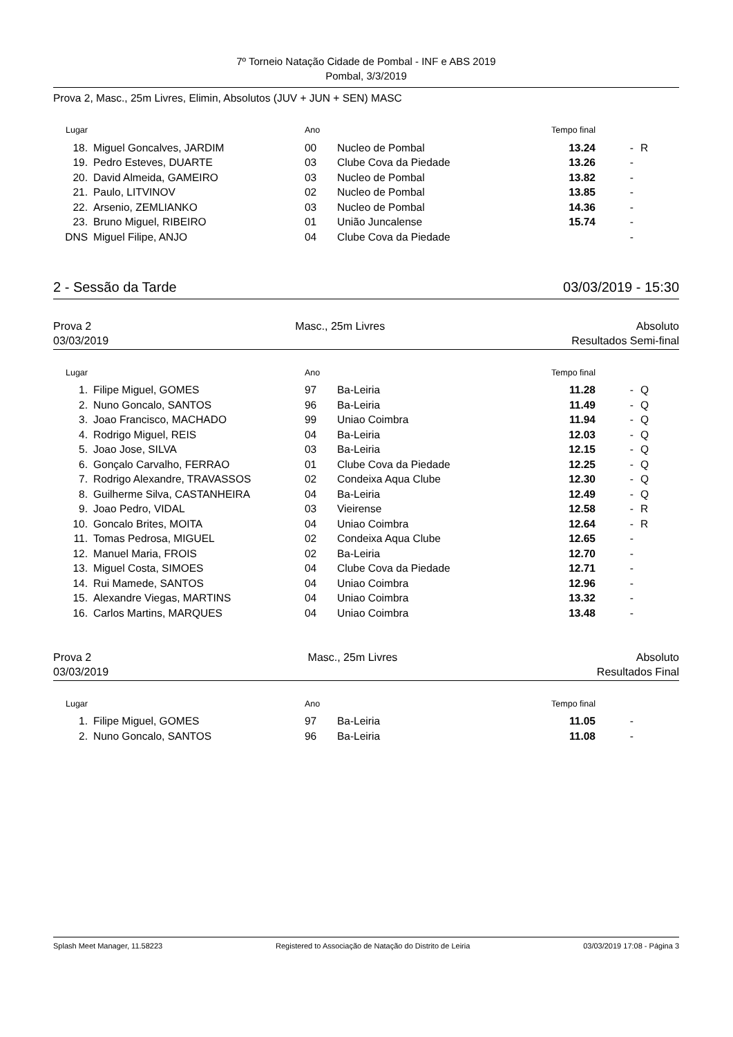7º Torneio Natação Cidade de Pombal - INF e ABS 2019
Pombal, 3/3/2019
Prova 2, Masc., 25m Livres, Elimin, Absolutos (JUV + JUN + SEN) MASC
| Lugar | | Ano | | Tempo final | | |
| --- | --- | --- | --- | --- | --- | --- |
| 18. | Miguel Goncalves, JARDIM | 00 | Nucleo de Pombal | 13.24 | - | R |
| 19. | Pedro Esteves, DUARTE | 03 | Clube Cova da Piedade | 13.26 | - | |
| 20. | David Almeida, GAMEIRO | 03 | Nucleo de Pombal | 13.82 | - | |
| 21. | Paulo, LITVINOV | 02 | Nucleo de Pombal | 13.85 | - | |
| 22. | Arsenio, ZEMLIANKO | 03 | Nucleo de Pombal | 14.36 | - | |
| 23. | Bruno Miguel, RIBEIRO | 01 | União Juncalense | 15.74 | - | |
| DNS | Miguel Filipe, ANJO | 04 | Clube Cova da Piedade | | - | |
2 - Sessão da Tarde 03/03/2019 - 15:30
Prova 2
03/03/2019 Masc., 25m Livres Absoluto
Resultados Semi-final
| Lugar | | Ano | | Tempo final | | |
| --- | --- | --- | --- | --- | --- | --- |
| 1. | Filipe Miguel, GOMES | 97 | Ba-Leiria | 11.28 | - | Q |
| 2. | Nuno Goncalo, SANTOS | 96 | Ba-Leiria | 11.49 | - | Q |
| 3. | Joao Francisco, MACHADO | 99 | Uniao Coimbra | 11.94 | - | Q |
| 4. | Rodrigo Miguel, REIS | 04 | Ba-Leiria | 12.03 | - | Q |
| 5. | Joao Jose, SILVA | 03 | Ba-Leiria | 12.15 | - | Q |
| 6. | Gonçalo Carvalho, FERRAO | 01 | Clube Cova da Piedade | 12.25 | - | Q |
| 7. | Rodrigo Alexandre, TRAVASSOS | 02 | Condeixa Aqua Clube | 12.30 | - | Q |
| 8. | Guilherme Silva, CASTANHEIRA | 04 | Ba-Leiria | 12.49 | - | Q |
| 9. | Joao Pedro, VIDAL | 03 | Vieirense | 12.58 | - | R |
| 10. | Goncalo Brites, MOITA | 04 | Uniao Coimbra | 12.64 | - | R |
| 11. | Tomas Pedrosa, MIGUEL | 02 | Condeixa Aqua Clube | 12.65 | - | |
| 12. | Manuel Maria, FROIS | 02 | Ba-Leiria | 12.70 | - | |
| 13. | Miguel Costa, SIMOES | 04 | Clube Cova da Piedade | 12.71 | - | |
| 14. | Rui Mamede, SANTOS | 04 | Uniao Coimbra | 12.96 | - | |
| 15. | Alexandre Viegas, MARTINS | 04 | Uniao Coimbra | 13.32 | - | |
| 16. | Carlos Martins, MARQUES | 04 | Uniao Coimbra | 13.48 | - | |
Prova 2
03/03/2019 Masc., 25m Livres Absoluto
Resultados Final
| Lugar | | Ano | | Tempo final | | |
| --- | --- | --- | --- | --- | --- | --- |
| 1. | Filipe Miguel, GOMES | 97 | Ba-Leiria | 11.05 | - | |
| 2. | Nuno Goncalo, SANTOS | 96 | Ba-Leiria | 11.08 | - | |
Splash Meet Manager, 11.58223 Registered to Associação de Natação do Distrito de Leiria 03/03/2019 17:08 - Página 3